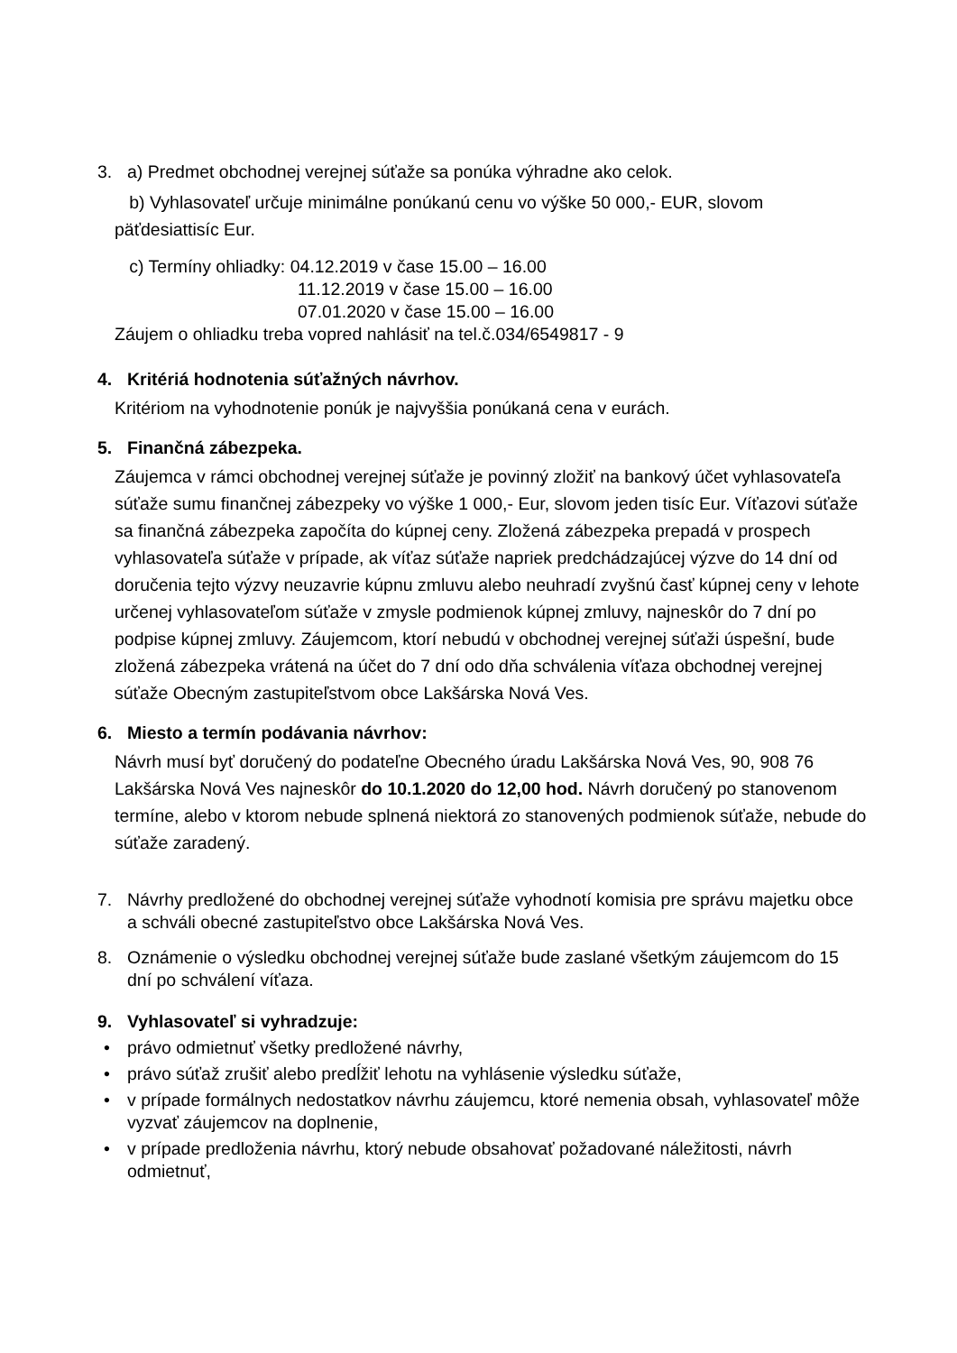3. a) Predmet obchodnej verejnej súťaže sa ponúka výhradne ako celok.
b) Vyhlasovateľ určuje minimálne ponúkanú cenu vo výške 50 000,- EUR, slovom päťdesiattisíc Eur.
c) Termíny ohliadky: 04.12.2019 v čase 15.00 – 16.00
11.12.2019 v čase 15.00 – 16.00
07.01.2020 v čase 15.00 – 16.00
Záujem o ohliadku treba vopred nahlásiť na tel.č.034/6549817 - 9
4. Kritériá hodnotenia súťažných návrhov.
Kritériom na vyhodnotenie ponúk je najvyššia ponúkaná cena v eurách.
5. Finančná zábezpeka.
Záujemca v rámci obchodnej verejnej súťaže je povinný zložiť na bankový účet vyhlasovateľa súťaže sumu finančnej zábezpeky vo výške 1 000,- Eur, slovom jeden tisíc Eur. Víťazovi súťaže sa finančná zábezpeka započíta do kúpnej ceny. Zložená zábezpeka prepadá v prospech vyhlasovateľa súťaže v prípade, ak víťaz súťaže napriek predchádzajúcej výzve do 14 dní od doručenia tejto výzvy neuzavrie kúpnu zmluvu alebo neuhradí zvyšnú časť kúpnej ceny v lehote určenej vyhlasovateľom súťaže v zmysle podmienok kúpnej zmluvy, najneskôr do 7 dní po podpise kúpnej zmluvy. Záujemcom, ktorí nebudú v obchodnej verejnej súťaži úspešní, bude zložená zábezpeka vrátená na účet do 7 dní odo dňa schválenia víťaza obchodnej verejnej súťaže Obecným zastupiteľstvom obce Lakšárska Nová Ves.
6. Miesto a termín podávania návrhov:
Návrh musí byť doručený do podateľne Obecného úradu Lakšárska Nová Ves, 90, 908 76 Lakšárska Nová Ves najneskôr do 10.1.2020 do 12,00 hod. Návrh doručený po stanovenom termíne, alebo v ktorom nebude splnená niektorá zo stanovených podmienok súťaže, nebude do súťaže zaradený.
7. Návrhy predložené do obchodnej verejnej súťaže vyhodnotí komisia pre správu majetku obce a schváli obecné zastupiteľstvo obce Lakšárska Nová Ves.
8. Oznámenie o výsledku obchodnej verejnej súťaže bude zaslané všetkým záujemcom do 15 dní po schválení víťaza.
9. Vyhlasovateľ si vyhradzuje:
• právo odmietnuť všetky predložené návrhy,
• právo súťaž zrušiť alebo predĺžiť lehotu na vyhlásenie výsledku súťaže,
• v prípade formálnych nedostatkov návrhu záujemcu, ktoré nemenia obsah, vyhlasovateľ môže vyzvať záujemcov na doplnenie,
• v prípade predloženia návrhu, ktorý nebude obsahovať požadované náležitosti, návrh odmietnuť,